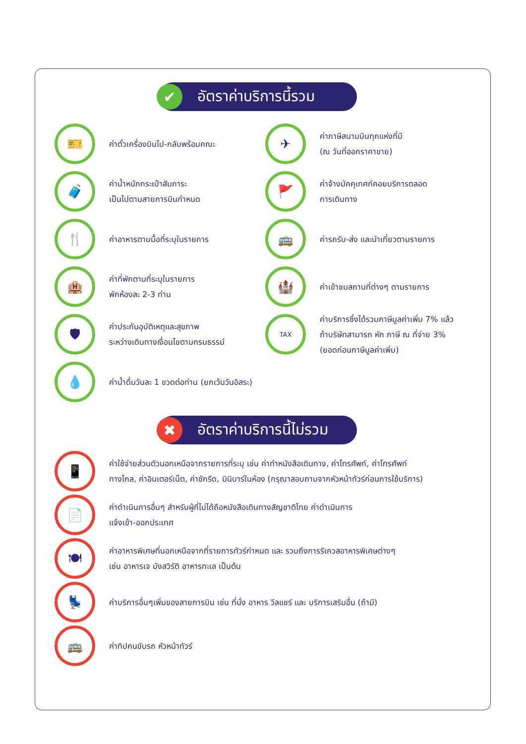✔ อัตราค่าบริการนี้รวม
🎫 ค่าตั๋วเครื่องบินไป-กลับพร้อมคณะ
✈ ค่าภาษีสนามบินทุกแห่งที่มี
(ณ วันที่ออกราคาขาย)
🧳 ค่าน้ำหนักกระเป๋าสัมภาระ
เป็นไปตามสายการบินกำหนด
🚩 ค่าจ้างมัคคุเทศก์คอยบริการตลอด
การเดินทาง
🍴 ค่าอาหารตามมื้อที่ระบุในรายการ
🚌 ค่ารถรับ-ส่ง และนำเที่ยวตามรายการ
🏨 ค่าที่พักตามที่ระบุในรายการ
พักห้องละ 2-3 ท่าน
🏰 ค่าเข้าชมสถานที่ต่างๆ ตามรายการ
🛡 ค่าประกันอุบัติเหตุและสุขภาพ
ระหว่างเดินทางเงื่อนไขตามกรมธรรม์
TAX ค่าบริการซึ่งได้รวมภาษีมูลค่าเพิ่ม 7% แล้ว
ถ้าบริษัทสามารถ หัก ภาษี ณ ที่จ่าย 3%
(ยอดก่อนภาษีมูลค่าเพิ่ม)
💧 ค่าน้ำดื่มวันละ 1 ขวดต่อท่าน (ยกเว้นวันอิสระ)
✖ อัตราค่าบริการนี้ไม่รวม
📱 ค่าใช้จ่ายส่วนตัวนอกเหนือจากรายการที่ระบุ เช่น ค่าทำหนังสือเดินทาง, ค่าโทรศัพท์, ค่าโทรศัพท์
ทางไกล, ค่าอินเตอร์เน็ต, ค่าซักรีด, มินิบาร์ในห้อง (กรุณาสอบถามจากหัวหน้าทัวร์ก่อนการใช้บริการ)
📄 ค่าดำเนินการอื่นๆ สำหรับผู้ที่ไม่ได้ถือหนังสือเดินทางสัญชาติไทย ค่าดำเนินการ
แจ้งเข้า-ออกประเทศ
🍽 ค่าอาหารพิเศษที่นอกเหนือจากที่รายการทัวร์กำหนด และ รวมถึงการรีเควสอาหารพิเศษต่างๆ
เช่น อาหารเจ มังสวิรัติ อาหารทะเล เป็นต้น
💺 ค่าบริการอื่นๆเพิ่มของสายการบิน เช่น ที่นั่ง อาหาร วีลแชร์ และ บริการเสริมอื่น (ถ้ามี)
🚌 ค่าทิปคนขับรถ หัวหน้าทัวร์